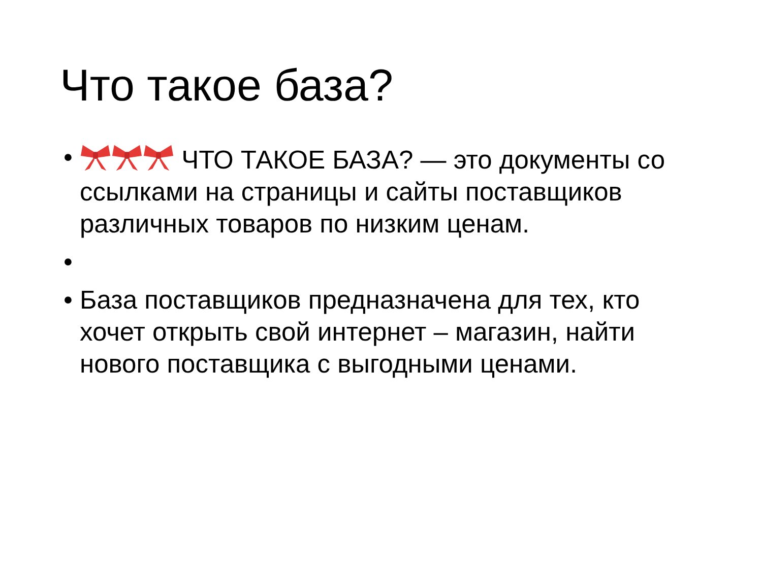Что такое база?
• ЧТО ТАКОЕ БАЗА? — это документы со ссылками на страницы и сайты поставщиков различных товаров по низким ценам.
•
• База поставщиков предназначена для тех, кто хочет открыть свой интернет – магазин, найти нового поставщика с выгодными ценами.